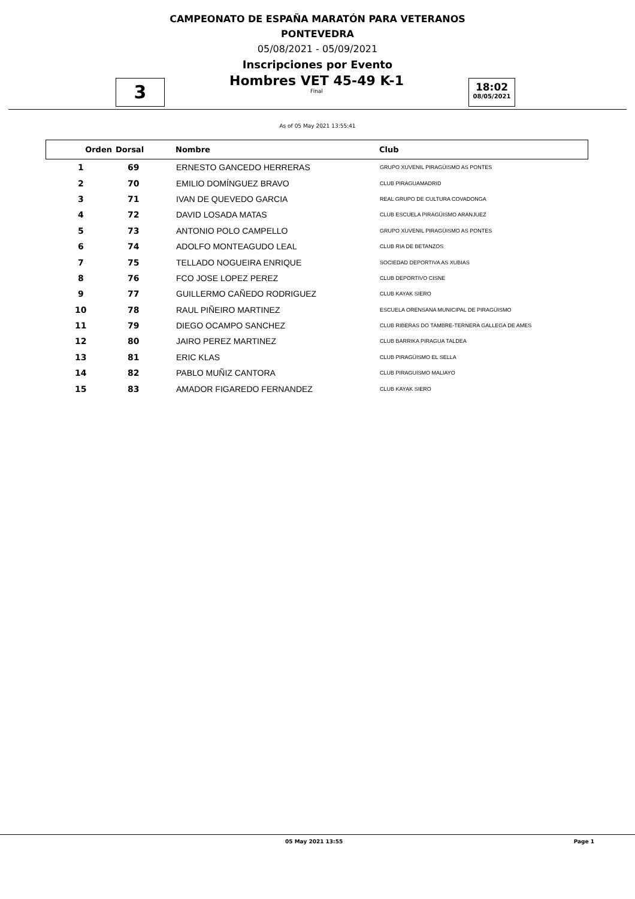CAMPEONATO DE ESPAÑA MARATÓN PARA VETERANOS
PONTEVEDRA
05/08/2021 - 05/09/2021
Inscripciones por Evento
3
Hombres VET 45-49 K-1
Final
18:02
08/05/2021
As of 05 May 2021 13:55:41
| Orden | Dorsal | Nombre | Club |
| --- | --- | --- | --- |
| 1 | 69 | ERNESTO GANCEDO HERRERAS | GRUPO XUVENIL PIRAGÜISMO AS PONTES |
| 2 | 70 | EMILIO DOMÍNGUEZ BRAVO | CLUB PIRAGUAMADRID |
| 3 | 71 | IVAN DE QUEVEDO GARCIA | REAL GRUPO DE CULTURA COVADONGA |
| 4 | 72 | DAVID LOSADA MATAS | CLUB ESCUELA PIRAGÜISMO ARANJUEZ |
| 5 | 73 | ANTONIO POLO CAMPELLO | GRUPO XUVENIL PIRAGÜISMO AS PONTES |
| 6 | 74 | ADOLFO MONTEAGUDO LEAL | CLUB RIA DE BETANZOS |
| 7 | 75 | TELLADO NOGUEIRA ENRIQUE | SOCIEDAD DEPORTIVA AS XUBIAS |
| 8 | 76 | FCO JOSE LOPEZ PEREZ | CLUB DEPORTIVO CISNE |
| 9 | 77 | GUILLERMO CAÑEDO RODRIGUEZ | CLUB KAYAK SIERO |
| 10 | 78 | RAUL PIÑEIRO MARTINEZ | ESCUELA ORENSANA MUNICIPAL DE PIRAGÜISMO |
| 11 | 79 | DIEGO OCAMPO SANCHEZ | CLUB RIBERAS DO TAMBRE-TERNERA GALLEGA DE AMES |
| 12 | 80 | JAIRO PEREZ MARTINEZ | CLUB BARRIKA PIRAGUA TALDEA |
| 13 | 81 | ERIC KLAS | CLUB PIRAGÜISMO EL SELLA |
| 14 | 82 | PABLO MUÑIZ CANTORA | CLUB PIRAGUISMO MALIAYO |
| 15 | 83 | AMADOR FIGAREDO FERNANDEZ | CLUB KAYAK SIERO |
05 May 2021 13:55 Page 1